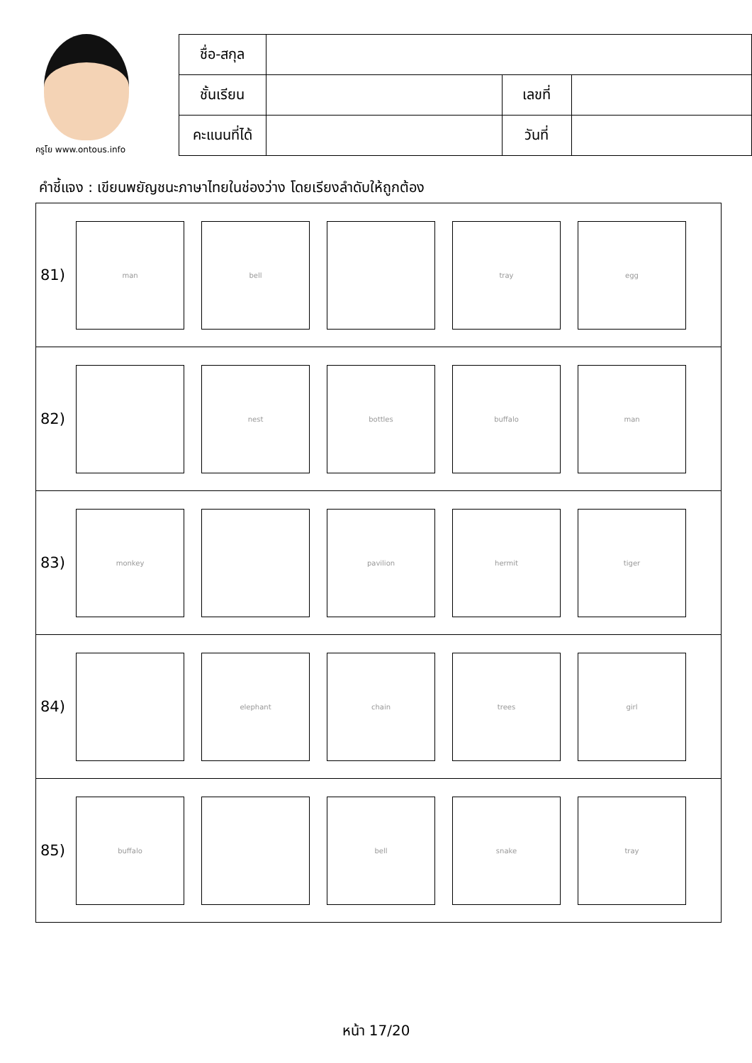ครูโย www.ontous.info
| ชื่อ-สกุล | | | |
| ชั้นเรียน | | เลขที่ | |
| คะแนนที่ได้ | | วันที่ | |
คำชี้แจง : เขียนพยัญชนะภาษาไทยในช่องว่าง โดยเรียงลำดับให้ถูกต้อง
81)
man bell tray egg
82)
nest bottles buffalo man
83)
monkey pavilion hermit tiger
84)
elephant chain trees girl
85)
buffalo bell snake tray
หน้า 17/20